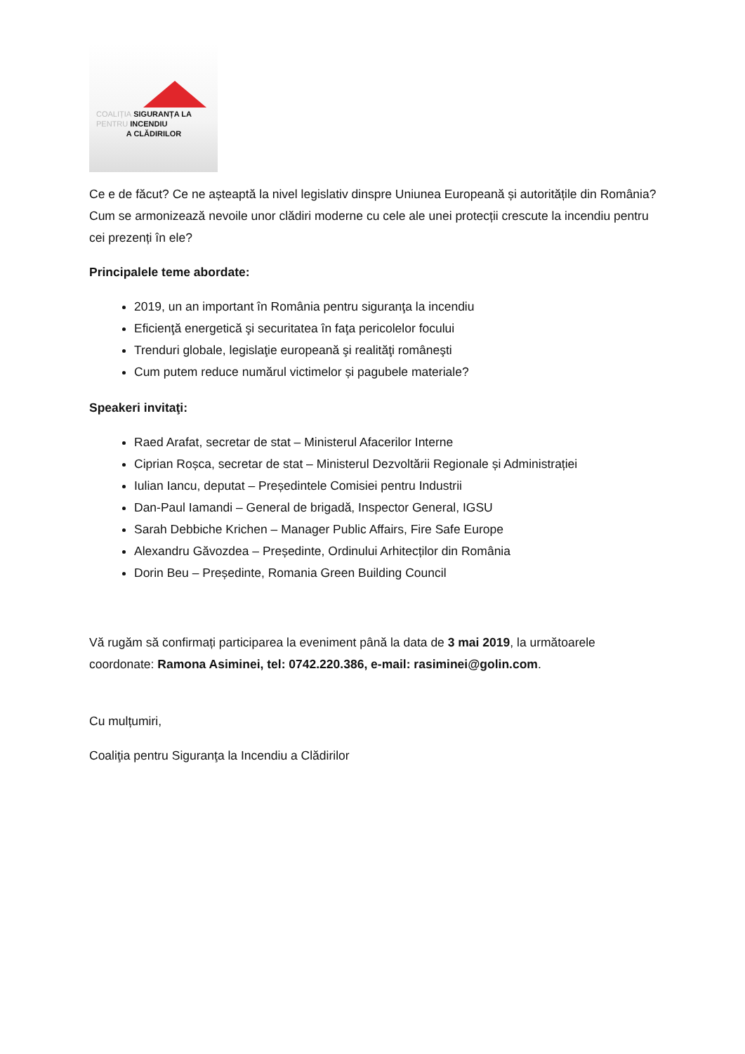COALIȚIA SIGURANȚA LA
PENTRU INCENDIU
A CLĂDIRILOR
Ce e de făcut? Ce ne așteaptă la nivel legislativ dinspre Uniunea Europeană și autoritățile din România? Cum se armonizează nevoile unor clădiri moderne cu cele ale unei protecții crescute la incendiu pentru cei prezenți în ele?
Principalele teme abordate:
2019, un an important în România pentru siguranţa la incendiu
Eficienţă energetică şi securitatea în faţa pericolelor focului
Trenduri globale, legislaţie europeană şi realităţi româneşti
Cum putem reduce numărul victimelor și pagubele materiale?
Speakeri invitaţi:
Raed Arafat, secretar de stat – Ministerul Afacerilor Interne
Ciprian Roșca, secretar de stat – Ministerul Dezvoltării Regionale și Administrației
Iulian Iancu, deputat – Președintele Comisiei pentru Industrii
Dan-Paul Iamandi – General de brigadă, Inspector General, IGSU
Sarah Debbiche Krichen – Manager Public Affairs, Fire Safe Europe
Alexandru Găvozdea – Președinte, Ordinului Arhitecților din România
Dorin Beu – Președinte, Romania Green Building Council
Vă rugăm să confirmați participarea la eveniment până la data de 3 mai 2019, la următoarele coordonate: Ramona Asiminei, tel: 0742.220.386, e-mail: rasiminei@golin.com.
Cu mulțumiri,
Coaliţia pentru Siguranţa la Incendiu a Clădirilor